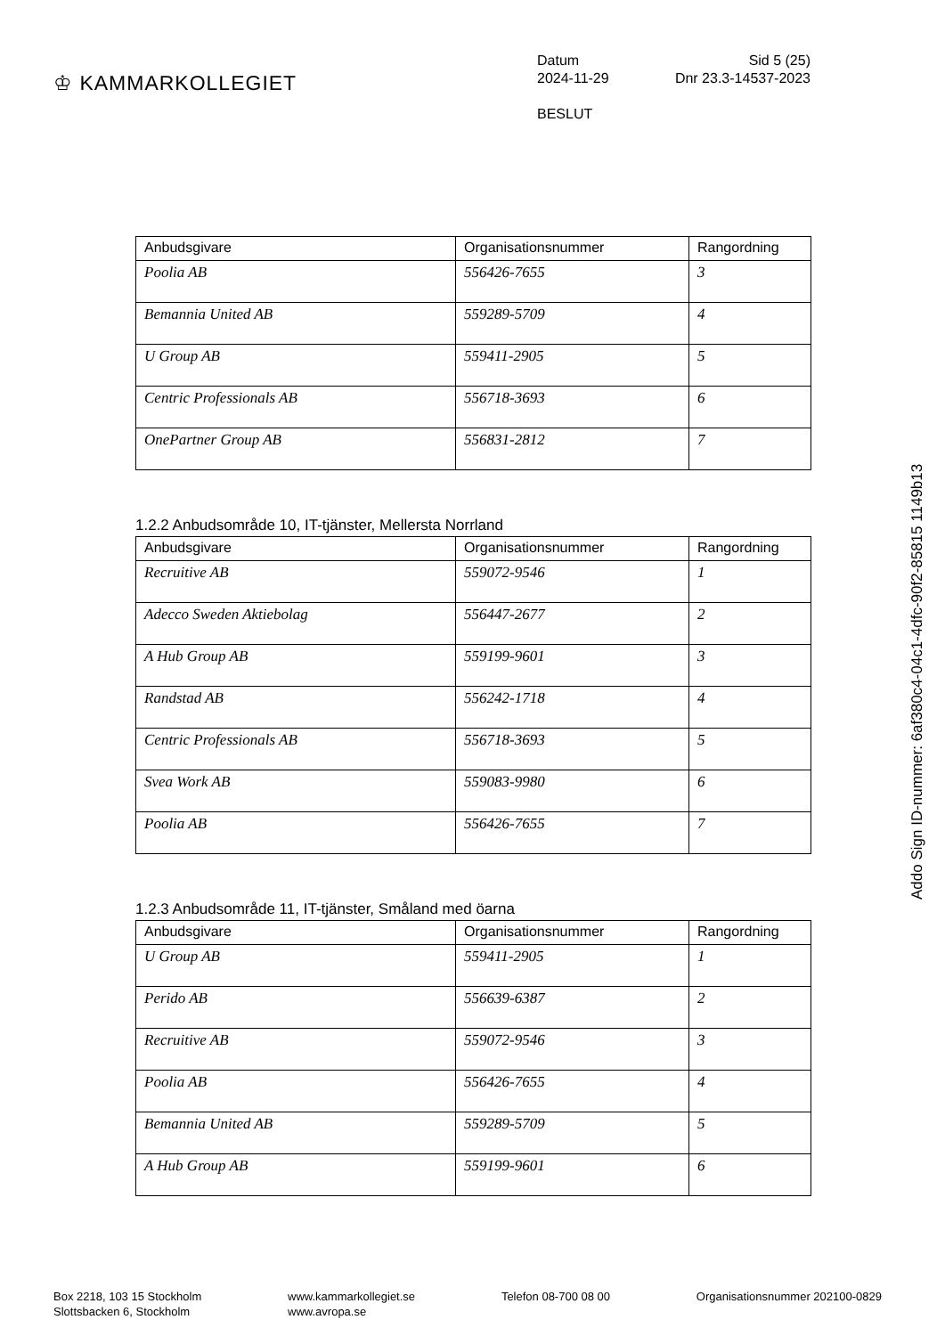♔ KAMMARKOLLEGIET
Datum Sid 5 (25)
2024-11-29 Dnr 23.3-14537-2023
BESLUT
| Anbudsgivare | Organisationsnummer | Rangordning |
| --- | --- | --- |
| Poolia AB | 556426-7655 | 3 |
| Bemannia United AB | 559289-5709 | 4 |
| U Group AB | 559411-2905 | 5 |
| Centric Professionals AB | 556718-3693 | 6 |
| OnePartner Group AB | 556831-2812 | 7 |
1.2.2 Anbudsområde 10, IT-tjänster, Mellersta Norrland
| Anbudsgivare | Organisationsnummer | Rangordning |
| --- | --- | --- |
| Recruitive AB | 559072-9546 | 1 |
| Adecco Sweden Aktiebolag | 556447-2677 | 2 |
| A Hub Group AB | 559199-9601 | 3 |
| Randstad AB | 556242-1718 | 4 |
| Centric Professionals AB | 556718-3693 | 5 |
| Svea Work AB | 559083-9980 | 6 |
| Poolia AB | 556426-7655 | 7 |
1.2.3 Anbudsområde 11, IT-tjänster, Småland med öarna
| Anbudsgivare | Organisationsnummer | Rangordning |
| --- | --- | --- |
| U Group AB | 559411-2905 | 1 |
| Perido AB | 556639-6387 | 2 |
| Recruitive AB | 559072-9546 | 3 |
| Poolia AB | 556426-7655 | 4 |
| Bemannia United AB | 559289-5709 | 5 |
| A Hub Group AB | 559199-9601 | 6 |
Box 2218, 103 15 Stockholm
Slottsbacken 6, Stockholm
www.kammarkollegiet.se
www.avropa.se
Telefon 08-700 08 00 Organisationsnummer 202100-0829
Addo Sign ID-nummer: 6af380c4-04c1-4dfc-90f2-85815 1149b13